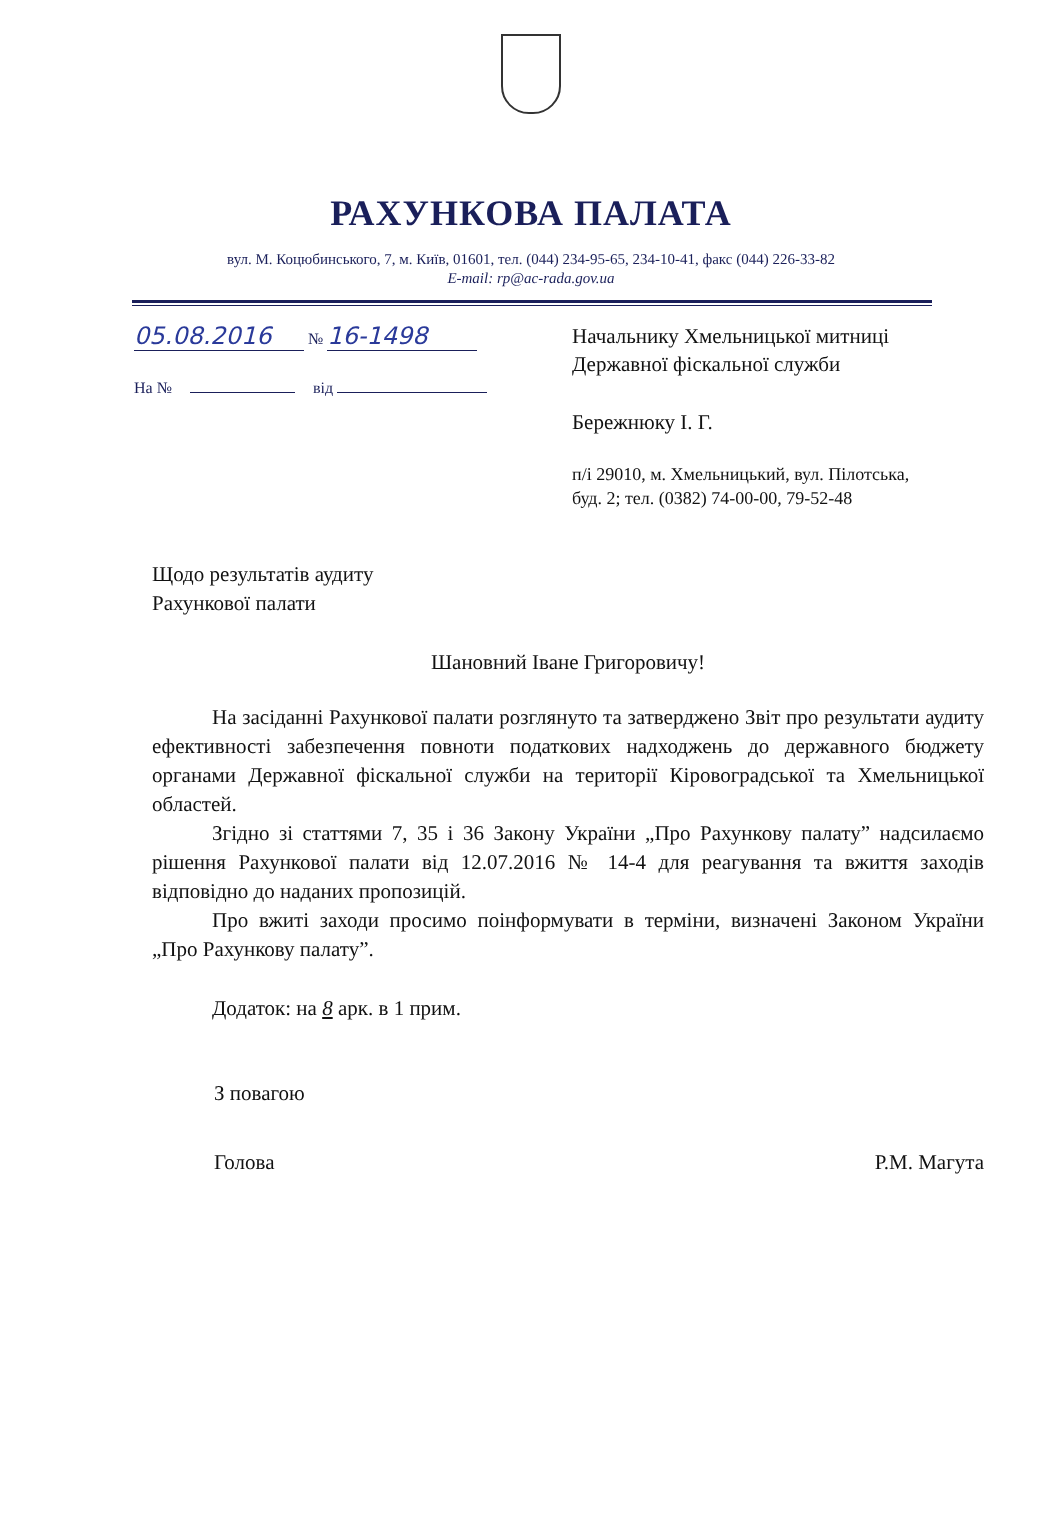РАХУНКОВА ПАЛАТА
вул. М. Коцюбинського, 7, м. Київ, 01601, тел. (044) 234-95-65, 234-10-41, факс (044) 226-33-82
E-mail: rp@ac-rada.gov.ua
05.08.2016 № 16-1498
На № від
Начальнику Хмельницької митниці
Державної фіскальної служби
Бережнюку І. Г.
п/і 29010, м. Хмельницький, вул. Пілотська,
буд. 2; тел. (0382) 74-00-00, 79-52-48
Щодо результатів аудиту
Рахункової палати
Шановний Іване Григоровичу!
На засіданні Рахункової палати розглянуто та затверджено Звіт про результати аудиту ефективності забезпечення повноти податкових надходжень до державного бюджету органами Державної фіскальної служби на території Кіровоградської та Хмельницької областей.
Згідно зі статтями 7, 35 і 36 Закону України „Про Рахункову палату” надсилаємо рішення Рахункової палати від 12.07.2016 № 14-4 для реагування та вжиття заходів відповідно до наданих пропозицій.
Про вжиті заходи просимо поінформувати в терміни, визначені Законом України „Про Рахункову палату”.
Додаток: на 8 арк. в 1 прим.
З повагою
Голова Р.М. Магута